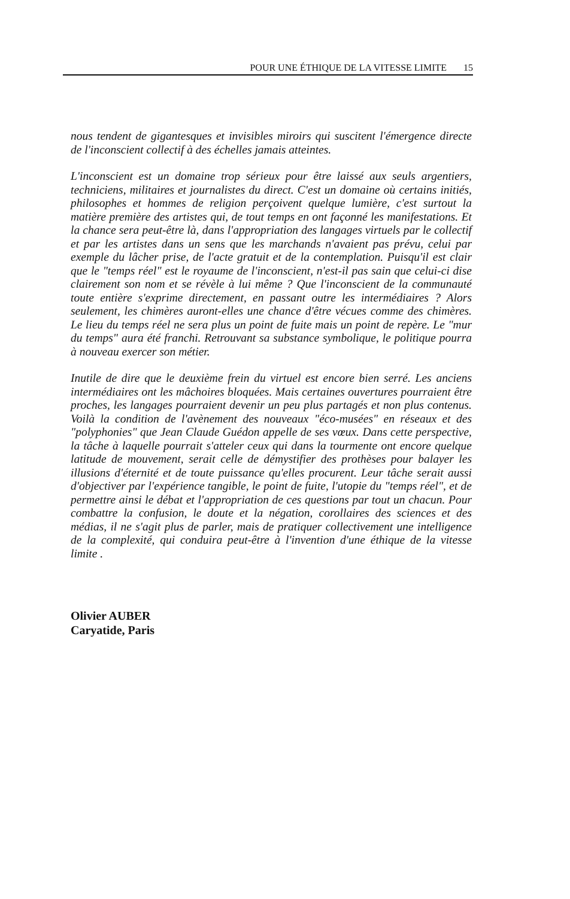POUR UNE ÉTHIQUE DE LA VITESSE LIMITE 15
nous tendent de gigantesques et invisibles miroirs qui suscitent l'émergence directe de l'inconscient collectif à des échelles jamais atteintes.
L'inconscient est un domaine trop sérieux pour être laissé aux seuls argentiers, techniciens, militaires et journalistes du direct. C'est un domaine où certains initiés, philosophes et hommes de religion perçoivent quelque lumière, c'est surtout la matière première des artistes qui, de tout temps en ont façonné les manifestations. Et la chance sera peut-être là, dans l'appropriation des langages virtuels par le collectif et par les artistes dans un sens que les marchands n'avaient pas prévu, celui par exemple du lâcher prise, de l'acte gratuit et de la contemplation. Puisqu'il est clair que le "temps réel" est le royaume de l'inconscient, n'est-il pas sain que celui-ci dise clairement son nom et se révèle à lui même ? Que l'inconscient de la communauté toute entière s'exprime directement, en passant outre les intermédiaires ? Alors seulement, les chimères auront-elles une chance d'être vécues comme des chimères. Le lieu du temps réel ne sera plus un point de fuite mais un point de repère. Le "mur du temps" aura été franchi. Retrouvant sa substance symbolique, le politique pourra à nouveau exercer son métier.
Inutile de dire que le deuxième frein du virtuel est encore bien serré. Les anciens intermédiaires ont les mâchoires bloquées. Mais certaines ouvertures pourraient être proches, les langages pourraient devenir un peu plus partagés et non plus contenus. Voilà la condition de l'avènement des nouveaux "éco-musées" en réseaux et des "polyphonies" que Jean Claude Guédon appelle de ses vœux. Dans cette perspective, la tâche à laquelle pourrait s'atteler ceux qui dans la tourmente ont encore quelque latitude de mouvement, serait celle de démystifier des prothèses pour balayer les illusions d'éternité et de toute puissance qu'elles procurent. Leur tâche serait aussi d'objectiver par l'expérience tangible, le point de fuite, l'utopie du "temps réel", et de permettre ainsi le débat et l'appropriation de ces questions par tout un chacun. Pour combattre la confusion, le doute et la négation, corollaires des sciences et des médias, il ne s'agit plus de parler, mais de pratiquer collectivement une intelligence de la complexité, qui conduira peut-être à l'invention d'une éthique de la vitesse limite .
Olivier AUBER
Caryatide, Paris